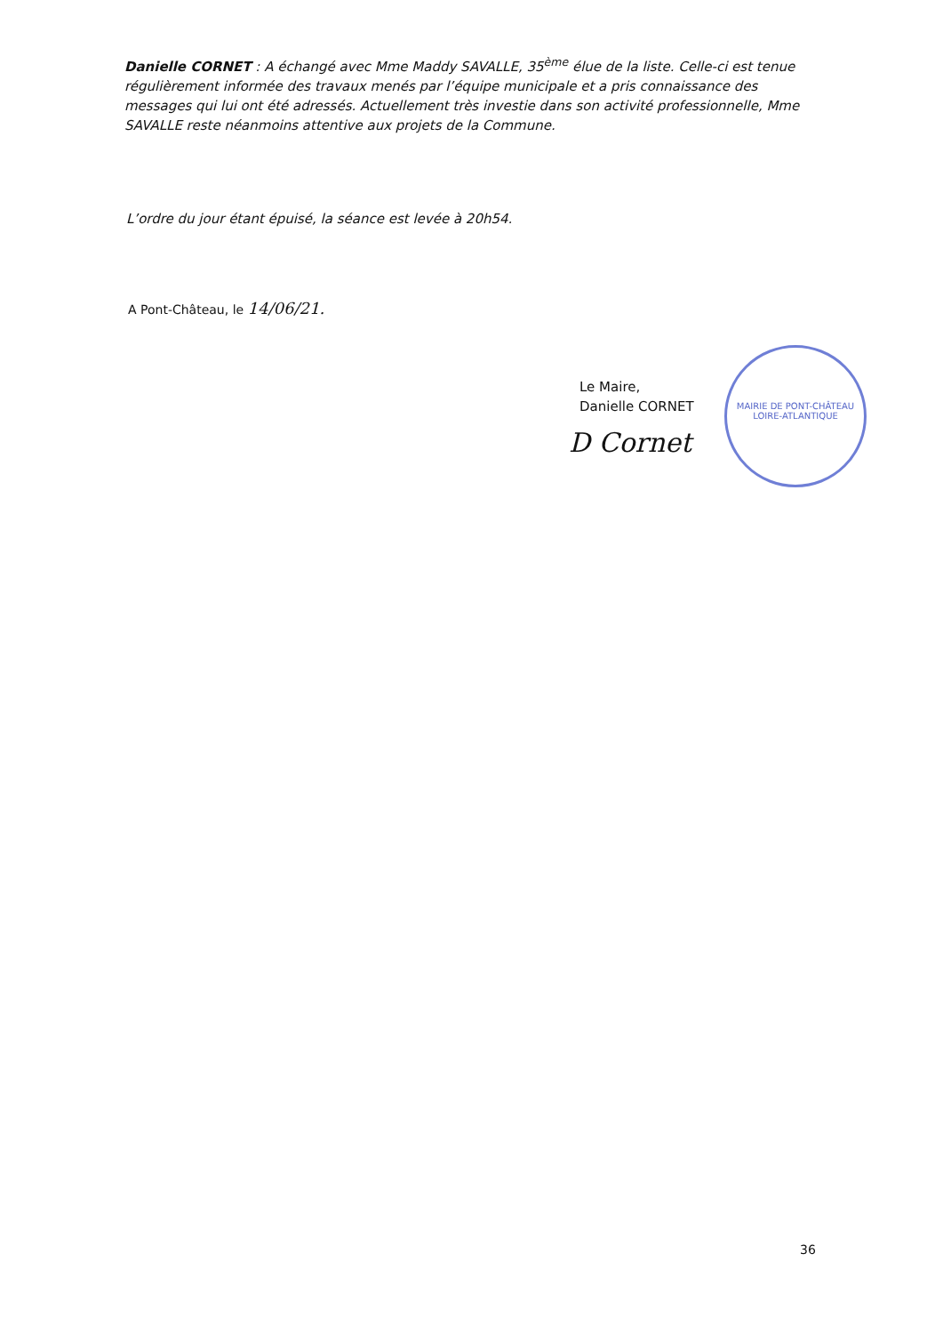Danielle CORNET : A échangé avec Mme Maddy SAVALLE, 35<sup>ème</sup> élue de la liste. Celle-ci est tenue régulièrement informée des travaux menés par l’équipe municipale et a pris connaissance des messages qui lui ont été adressés. Actuellement très investie dans son activité professionnelle, Mme SAVALLE reste néanmoins attentive aux projets de la Commune.
L’ordre du jour étant épuisé, la séance est levée à 20h54.
A Pont-Château, le 14/06/21.
Le Maire,
Danielle CORNET
D Cornet
MAIRIE DE PONT-CHÂTEAU
LOIRE-ATLANTIQUE
36